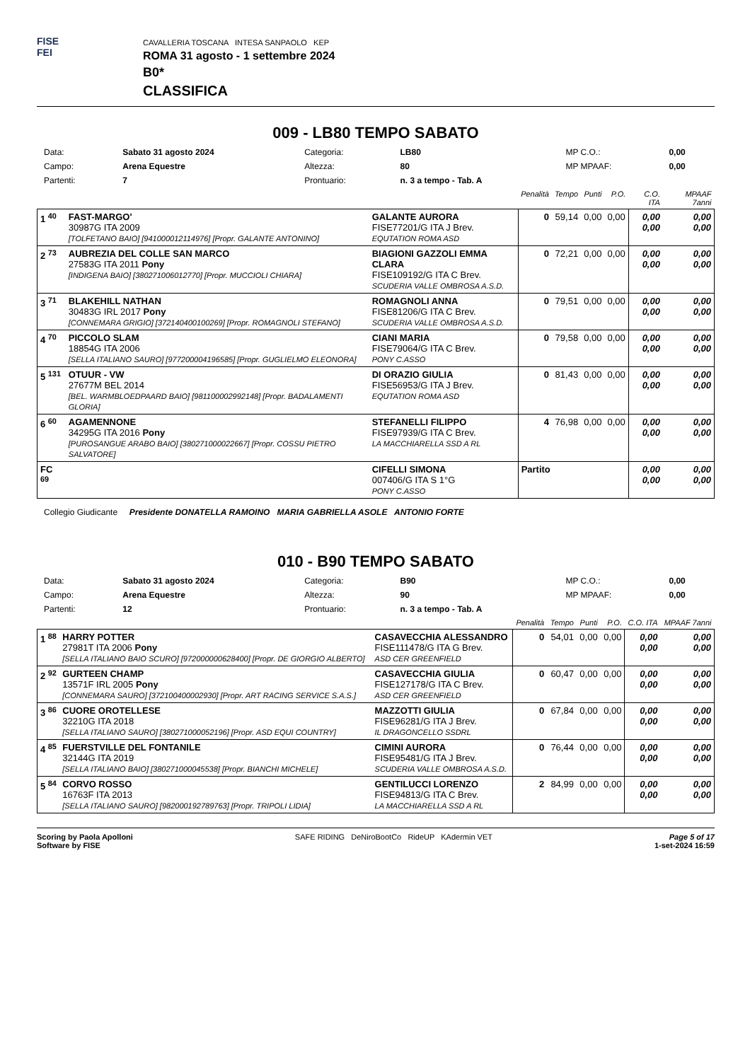FISE
FEI
CAVALLERIA TOSCANA INTESA SANPAOLO KEP
ROMA 31 agosto - 1 settembre 2024
B0*
CLASSIFICA
009 - LB80 TEMPO SABATO
| Data: | Sabato 31 agosto 2024 | Categoria: | LB80 | MP C.O.: | 0,00 |
| Campo: | Arena Equestre | Altezza: | 80 | MP MPAAF: | 0,00 |
| Partenti: | 7 | Prontuario: | n. 3 a tempo - Tab. A | | |
| | | | Penalità | Tempo | Punti | P.O. | C.O. ITA | MPAAF 7anni |
| 1 <sup>40</sup> | FAST-MARGO' 30987G ITA 2009 [TOLFETANO BAIO] [941000012114976] [Propr. GALANTE ANTONINO] | GALANTE AURORA FISE77201/G ITA J Brev. EQUTATION ROMA ASD | 0 | 59,14 | 0,00 | 0,00 | 0,00 0,00 | 0,00 0,00 |
| 2 <sup>73</sup> | AUBREZIA DEL COLLE SAN MARCO 27583G ITA 2011 Pony [INDIGENA BAIO] [380271006012770] [Propr. MUCCIOLI CHIARA] | BIAGIONI GAZZOLI EMMA CLARA FISE109192/G ITA C Brev. SCUDERIA VALLE OMBROSA A.S.D. | 0 | 72,21 | 0,00 | 0,00 | 0,00 0,00 | 0,00 0,00 |
| 3 <sup>71</sup> | BLAKEHILL NATHAN 30483G IRL 2017 Pony [CONNEMARA GRIGIO] [372140400100269] [Propr. ROMAGNOLI STEFANO] | ROMAGNOLI ANNA FISE81206/G ITA C Brev. SCUDERIA VALLE OMBROSA A.S.D. | 0 | 79,51 | 0,00 | 0,00 | 0,00 0,00 | 0,00 0,00 |
| 4 <sup>70</sup> | PICCOLO SLAM 18854G ITA 2006 [SELLA ITALIANO SAURO] [977200004196585] [Propr. GUGLIELMO ELEONORA] | CIANI MARIA FISE79064/G ITA C Brev. PONY C.ASSO | 0 | 79,58 | 0,00 | 0,00 | 0,00 0,00 | 0,00 0,00 |
| 5 <sup>131</sup> | OTUUR - VW 27677M BEL 2014 [BEL. WARMBLOEDPAARD BAIO] [981100002992148] [Propr. BADALAMENTI GLORIA] | DI ORAZIO GIULIA FISE56953/G ITA J Brev. EQUTATION ROMA ASD | 0 | 81,43 | 0,00 | 0,00 | 0,00 0,00 | 0,00 0,00 |
| 6 <sup>60</sup> | AGAMENNONE 34295G ITA 2016 Pony [PUROSANGUE ARABO BAIO] [380271000022667] [Propr. COSSU PIETRO SALVATORE] | STEFANELLI FILIPPO FISE97939/G ITA C Brev. LA MACCHIARELLA SSD A RL | 4 | 76,98 | 0,00 | 0,00 | 0,00 0,00 | 0,00 0,00 |
| FC <sup>69</sup> | | CIFELLI SIMONA 007406/G ITA S 1°G PONY C.ASSO | Partito | | | | 0,00 0,00 | 0,00 0,00 |
Collegio Giudicante Presidente DONATELLA RAMOINO MARIA GABRIELLA ASOLE ANTONIO FORTE
010 - B90 TEMPO SABATO
| Data: | Sabato 31 agosto 2024 | Categoria: | B90 | MP C.O.: | 0,00 |
| Campo: | Arena Equestre | Altezza: | 90 | MP MPAAF: | 0,00 |
| Partenti: | 12 | Prontuario: | n. 3 a tempo - Tab. A | | |
| | | | Penalità | Tempo | Punti | P.O. | C.O. ITA | MPAAF 7anni |
| 1 <sup>88</sup> | HARRY POTTER 27981T ITA 2006 Pony [SELLA ITALIANO BAIO SCURO] [972000000628400] [Propr. DE GIORGIO ALBERTO] | CASAVECCHIA ALESSANDRO FISE111478/G ITA G Brev. ASD CER GREENFIELD | 0 | 54,01 | 0,00 | 0,00 | 0,00 0,00 | 0,00 0,00 |
| 2 <sup>92</sup> | GURTEEN CHAMP 13571F IRL 2005 Pony [CONNEMARA SAURO] [372100400002930] [Propr. ART RACING SERVICE S.A.S.] | CASAVECCHIA GIULIA FISE127178/G ITA C Brev. ASD CER GREENFIELD | 0 | 60,47 | 0,00 | 0,00 | 0,00 0,00 | 0,00 0,00 |
| 3 <sup>86</sup> | CUORE OROTELLESE 32210G ITA 2018 [SELLA ITALIANO SAURO] [380271000052196] [Propr. ASD EQUI COUNTRY] | MAZZOTTI GIULIA FISE96281/G ITA J Brev. IL DRAGONCELLO SSDRL | 0 | 67,84 | 0,00 | 0,00 | 0,00 0,00 | 0,00 0,00 |
| 4 <sup>85</sup> | FUERSTVILLE DEL FONTANILE 32144G ITA 2019 [SELLA ITALIANO BAIO] [380271000045538] [Propr. BIANCHI MICHELE] | CIMINI AURORA FISE95481/G ITA J Brev. SCUDERIA VALLE OMBROSA A.S.D. | 0 | 76,44 | 0,00 | 0,00 | 0,00 0,00 | 0,00 0,00 |
| 5 <sup>84</sup> | CORVO ROSSO 16763F ITA 2013 [SELLA ITALIANO SAURO] [982000192789763] [Propr. TRIPOLI LIDIA] | GENTILUCCI LORENZO FISE94813/G ITA C Brev. LA MACCHIARELLA SSD A RL | 2 | 84,99 | 0,00 | 0,00 | 0,00 0,00 | 0,00 0,00 |
Scoring by Paola Apolloni
Software by FISE
SAFE RIDING DeNiroBootCo RideUP KAdermin VET
Page 5 of 17
1-set-2024 16:59